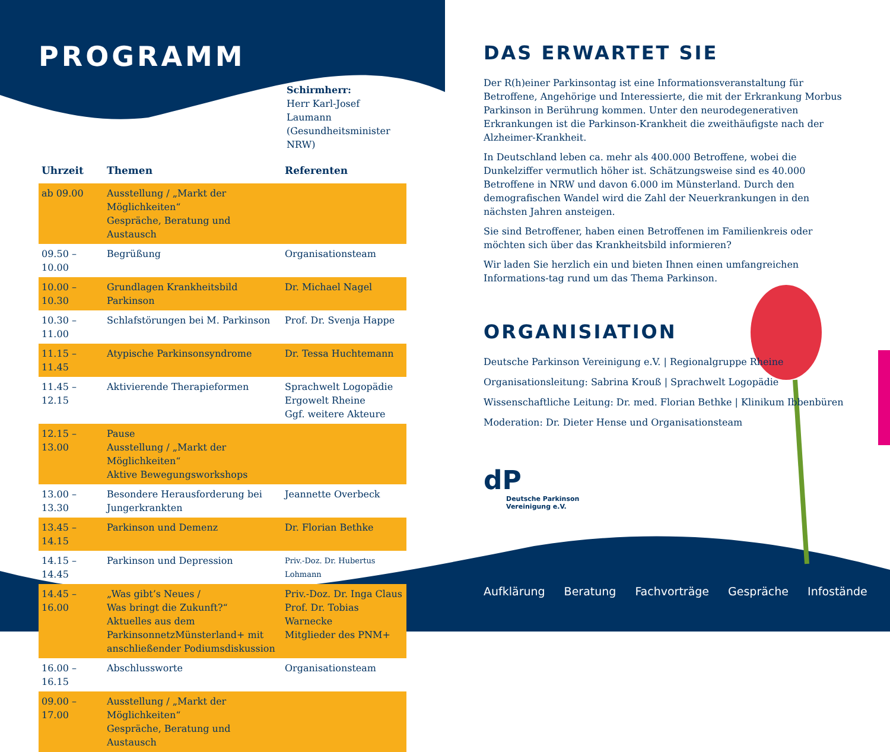PROGRAMM
Schirmherr:
Herr Karl-Josef Laumann
(Gesundheitsminister NRW)
| Uhrzeit | Themen | Referenten |
| --- | --- | --- |
| ab 09.00 | Ausstellung / „Markt der Möglichkeiten“ Gespräche, Beratung und Austausch | |
| 09.50 – 10.00 | Begrüßung | Organisationsteam |
| 10.00 – 10.30 | Grundlagen Krankheitsbild Parkinson | Dr. Michael Nagel |
| 10.30 – 11.00 | Schlafstörungen bei M. Parkinson | Prof. Dr. Svenja Happe |
| 11.15 – 11.45 | Atypische Parkinsonsyndrome | Dr. Tessa Huchtemann |
| 11.45 – 12.15 | Aktivierende Therapieformen | Sprachwelt Logopädie Ergowelt Rheine Ggf. weitere Akteure |
| 12.15 – 13.00 | Pause Ausstellung / „Markt der Möglichkeiten“ Aktive Bewegungsworkshops | |
| 13.00 – 13.30 | Besondere Herausforderung bei Jungerkrankten | Jeannette Overbeck |
| 13.45 – 14.15 | Parkinson und Demenz | Dr. Florian Bethke |
| 14.15 – 14.45 | Parkinson und Depression | Priv.-Doz. Dr. Hubertus Lohmann |
| 14.45 – 16.00 | „Was gibt’s Neues / Was bringt die Zukunft?“ Aktuelles aus dem ParkinsonnetzMünsterland+ mit anschließender Podiumsdiskussion | Priv.-Doz. Dr. Inga Claus Prof. Dr. Tobias Warnecke Mitglieder des PNM+ |
| 16.00 – 16.15 | Abschlussworte | Organisationsteam |
| 09.00 – 17.00 | Ausstellung / „Markt der Möglichkeiten“ Gespräche, Beratung und Austausch | |
DAS ERWARTET SIE
Der R(h)einer Parkinsontag ist eine Informationsveranstaltung für Betroffene, Angehörige und Interessierte, die mit der Erkrankung Morbus Parkinson in Berührung kommen. Unter den neurodegenerativen Erkrankungen ist die Parkinson-Krankheit die zweithäufigste nach der Alzheimer-Krankheit.
In Deutschland leben ca. mehr als 400.000 Betroffene, wobei die Dunkelziffer vermutlich höher ist. Schätzungsweise sind es 40.000 Betroffene in NRW und davon 6.000 im Münsterland. Durch den demografischen Wandel wird die Zahl der Neuerkrankungen in den nächsten Jahren ansteigen.
Sie sind Betroffener, haben einen Betroffenen im Familienkreis oder möchten sich über das Krankheitsbild informieren?
Wir laden Sie herzlich ein und bieten Ihnen einen umfangreichen Informations-tag rund um das Thema Parkinson.
ORGANISIATION
Deutsche Parkinson Vereinigung e.V. | Regionalgruppe Rheine
Organisationsleitung: Sabrina Krouß | Sprachwelt Logopädie
Wissenschaftliche Leitung: Dr. med. Florian Bethke | Klinikum Ibbenbüren
Moderation: Dr. Dieter Hense und Organisationsteam
dP
Deutsche Parkinson
Vereinigung e.V.
Aufklärung Beratung Fachvorträge Gespräche Infostände